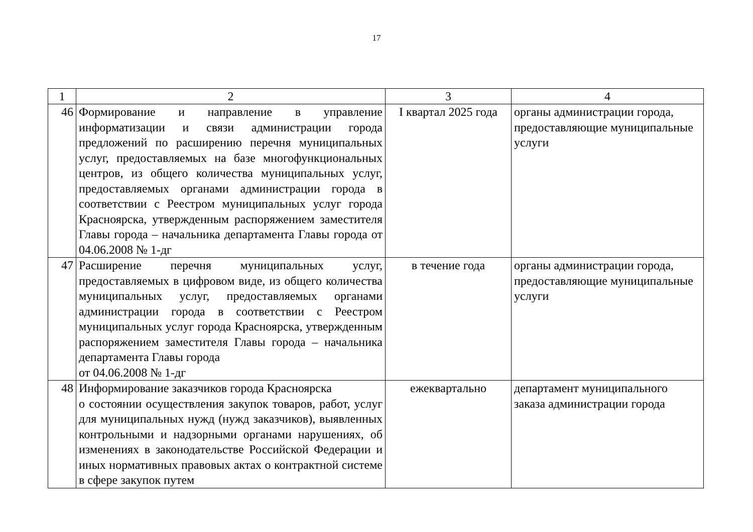17
| 1 | 2 | 3 | 4 |
| --- | --- | --- | --- |
| 46 | Формирование и направление в управление информатизации и связи администрации города предложений по расширению перечня муниципальных услуг, предоставляемых на базе многофункциональных центров, из общего количества муниципальных услуг, предоставляемых органами администрации города в соответствии с Реестром муниципальных услуг города Красноярска, утвержденным распоряжением заместителя Главы города – начальника департамента Главы города от 04.06.2008 № 1-дг | I квартал 2025 года | органы администрации города, предоставляющие муниципальные услуги |
| 47 | Расширение перечня муниципальных услуг, предоставляемых в цифровом виде, из общего количества муниципальных услуг, предоставляемых органами администрации города в соответствии с Реестром муниципальных услуг города Красноярска, утвержденным распоряжением заместителя Главы города – начальника департамента Главы города от 04.06.2008 № 1-дг | в течение года | органы администрации города, предоставляющие муниципальные услуги |
| 48 | Информирование заказчиков города Красноярска о состоянии осуществления закупок товаров, работ, услуг для муниципальных нужд (нужд заказчиков), выявленных контрольными и надзорными органами нарушениях, об изменениях в законодательстве Российской Федерации и иных нормативных правовых актах о контрактной системе в сфере закупок путем | ежеквартально | департамент муниципального заказа администрации города |